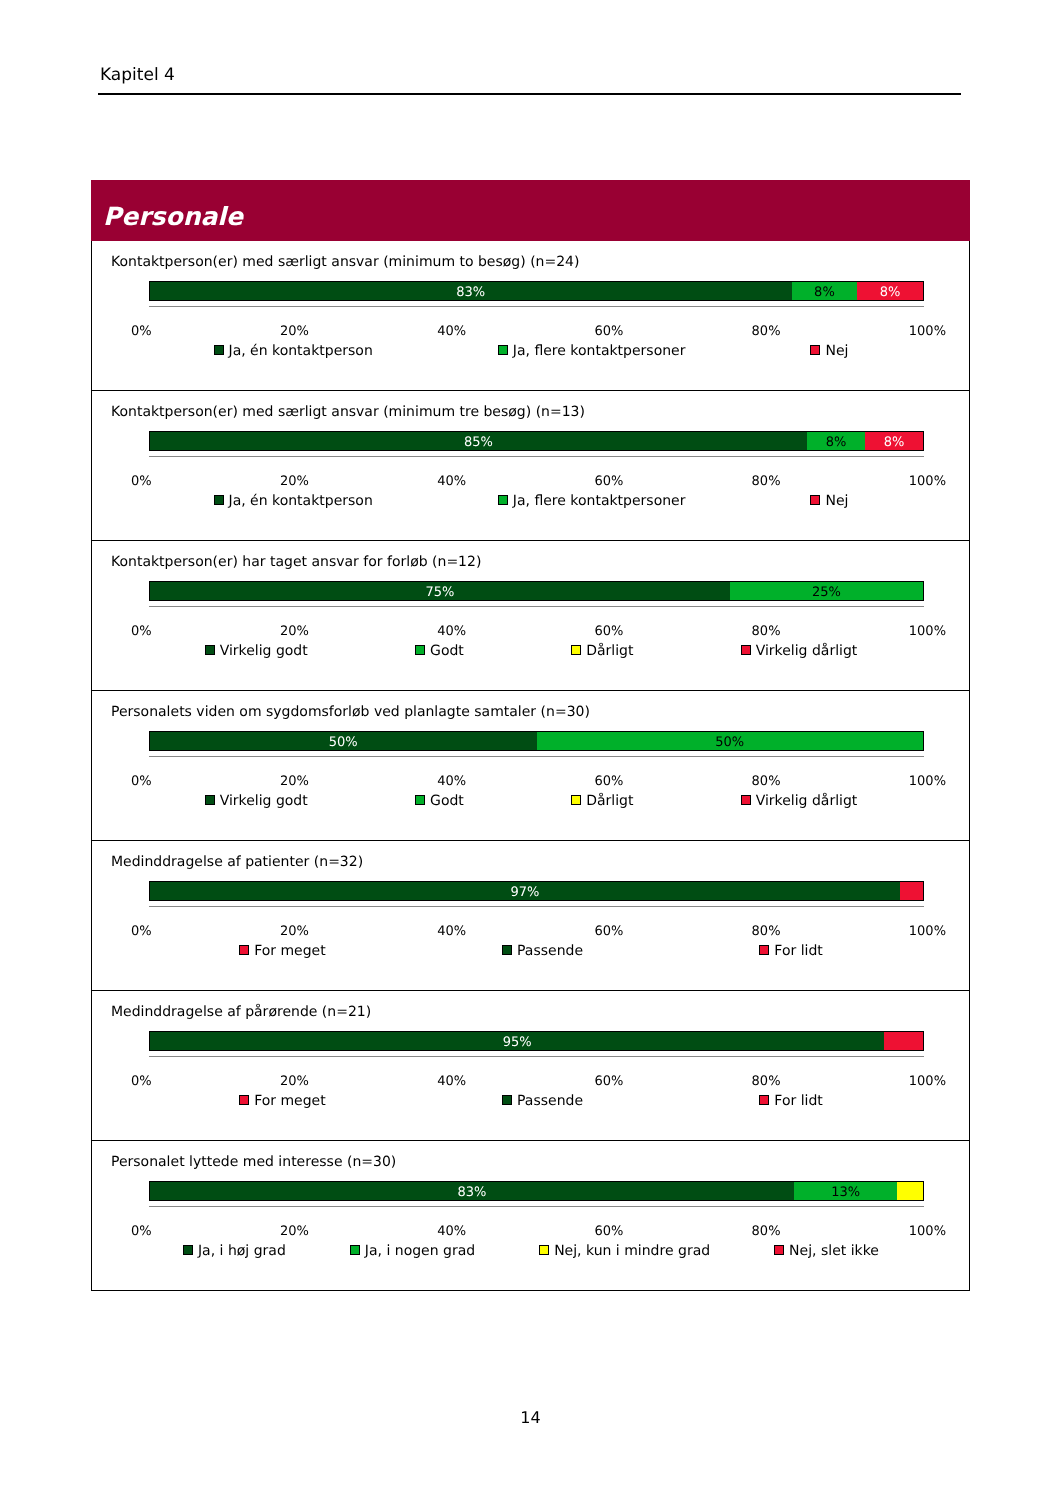Kapitel 4
Personale
Kontaktperson(er) med særligt ansvar (minimum to besøg) (n=24)
83% 8% 8%
0% 20% 40% 60% 80% 100%
Ja, én kontaktperson Ja, flere kontaktpersoner Nej
Kontaktperson(er) med særligt ansvar (minimum tre besøg) (n=13)
85% 8% 8%
0% 20% 40% 60% 80% 100%
Ja, én kontaktperson Ja, flere kontaktpersoner Nej
Kontaktperson(er) har taget ansvar for forløb (n=12)
75% 25%
0% 20% 40% 60% 80% 100%
Virkelig godt Godt Dårligt Virkelig dårligt
Personalets viden om sygdomsforløb ved planlagte samtaler (n=30)
50% 50%
0% 20% 40% 60% 80% 100%
Virkelig godt Godt Dårligt Virkelig dårligt
Medinddragelse af patienter (n=32)
97%
0% 20% 40% 60% 80% 100%
For meget Passende For lidt
Medinddragelse af pårørende (n=21)
95%
0% 20% 40% 60% 80% 100%
For meget Passende For lidt
Personalet lyttede med interesse (n=30)
83% 13%
0% 20% 40% 60% 80% 100%
Ja, i høj grad Ja, i nogen grad Nej, kun i mindre grad Nej, slet ikke
14